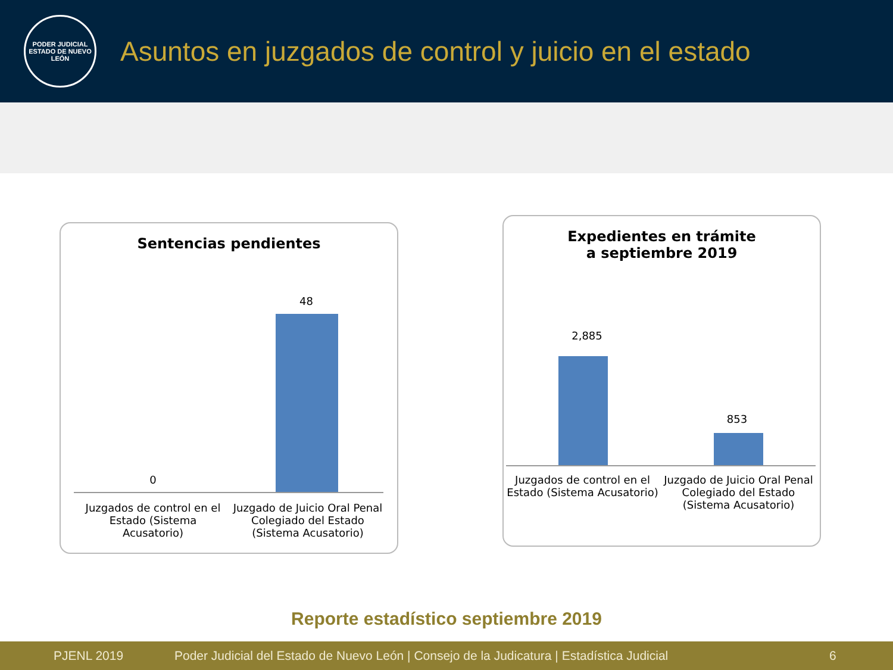PODER JUDICIAL
ESTADO DE NUEVO LEÓN
Asuntos en juzgados de control y juicio en el estado
Sentencias pendientes
0
48
Juzgados de control en el Estado (Sistema Acusatorio)
Juzgado de Juicio Oral Penal Colegiado del Estado (Sistema Acusatorio)
Expedientes en trámite
a septiembre 2019
2,885
853
Juzgados de control en el Estado (Sistema Acusatorio)
Juzgado de Juicio Oral Penal Colegiado del Estado (Sistema Acusatorio)
Reporte estadístico septiembre 2019
PJENL 2019 Poder Judicial del Estado de Nuevo León | Consejo de la Judicatura | Estadística Judicial 6